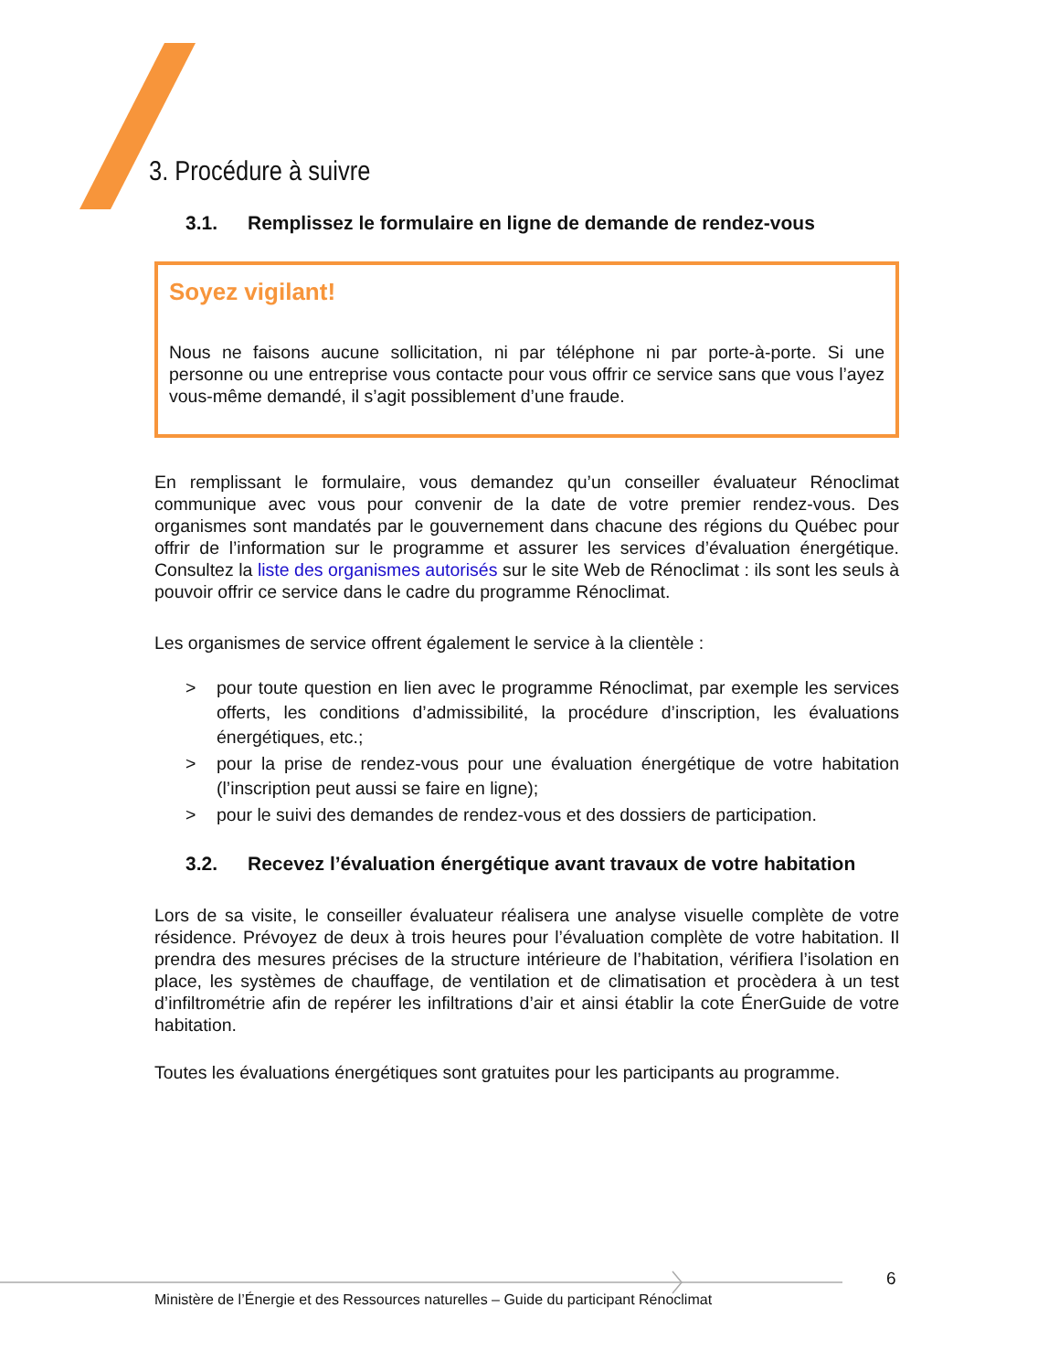3. Procédure à suivre
3.1. Remplissez le formulaire en ligne de demande de rendez-vous
Soyez vigilant!
Nous ne faisons aucune sollicitation, ni par téléphone ni par porte-à-porte. Si une personne ou une entreprise vous contacte pour vous offrir ce service sans que vous l’ayez vous-même demandé, il s’agit possiblement d’une fraude.
En remplissant le formulaire, vous demandez qu’un conseiller évaluateur Rénoclimat communique avec vous pour convenir de la date de votre premier rendez-vous. Des organismes sont mandatés par le gouvernement dans chacune des régions du Québec pour offrir de l’information sur le programme et assurer les services d’évaluation énergétique. Consultez la liste des organismes autorisés sur le site Web de Rénoclimat : ils sont les seuls à pouvoir offrir ce service dans le cadre du programme Rénoclimat.
Les organismes de service offrent également le service à la clientèle :
> pour toute question en lien avec le programme Rénoclimat, par exemple les services offerts, les conditions d’admissibilité, la procédure d’inscription, les évaluations énergétiques, etc.;
> pour la prise de rendez-vous pour une évaluation énergétique de votre habitation (l’inscription peut aussi se faire en ligne);
> pour le suivi des demandes de rendez-vous et des dossiers de participation.
3.2. Recevez l’évaluation énergétique avant travaux de votre habitation
Lors de sa visite, le conseiller évaluateur réalisera une analyse visuelle complète de votre résidence. Prévoyez de deux à trois heures pour l’évaluation complète de votre habitation. Il prendra des mesures précises de la structure intérieure de l’habitation, vérifiera l’isolation en place, les systèmes de chauffage, de ventilation et de climatisation et procèdera à un test d’infiltrométrie afin de repérer les infiltrations d’air et ainsi établir la cote ÉnerGuide de votre habitation.
Toutes les évaluations énergétiques sont gratuites pour les participants au programme.
6
Ministère de l’Énergie et des Ressources naturelles – Guide du participant Rénoclimat